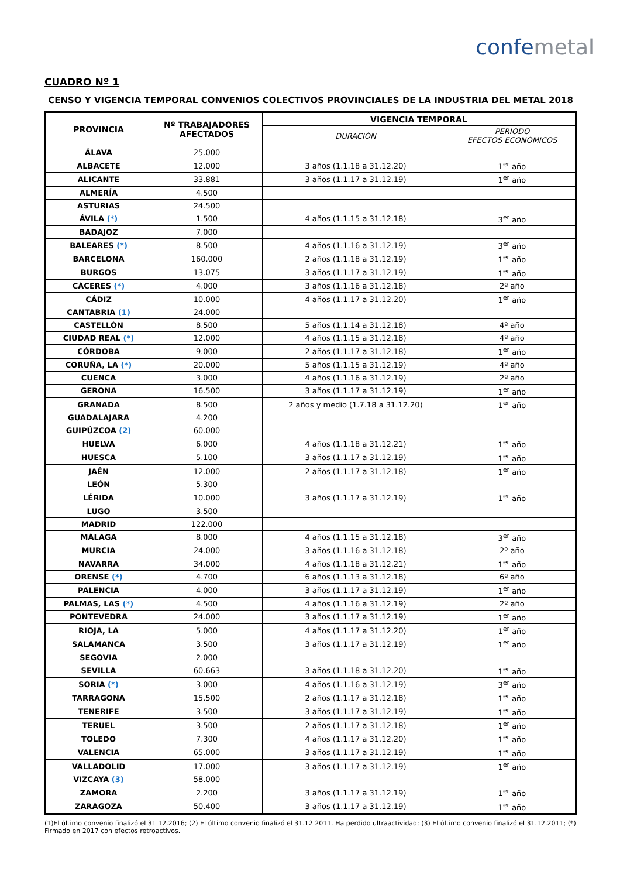confemetal
CUADRO Nº 1
CENSO Y VIGENCIA TEMPORAL CONVENIOS COLECTIVOS PROVINCIALES DE LA INDUSTRIA DEL METAL 2018
| PROVINCIA | Nº TRABAJADORES AFECTADOS | VIGENCIA TEMPORAL | |
| --- | --- | --- | --- |
| | | DURACIÓN | PERIODO EFECTOS ECONÓMICOS |
| ÁLAVA | 25.000 | | |
| ALBACETE | 12.000 | 3 años (1.1.18 a 31.12.20) | 1<sup>er</sup> año |
| ALICANTE | 33.881 | 3 años (1.1.17 a 31.12.19) | 1<sup>er</sup> año |
| ALMERÍA | 4.500 | | |
| ASTURIAS | 24.500 | | |
| ÁVILA (*) | 1.500 | 4 años (1.1.15 a 31.12.18) | 3<sup>er</sup> año |
| BADAJOZ | 7.000 | | |
| BALEARES (*) | 8.500 | 4 años (1.1.16 a 31.12.19) | 3<sup>er</sup> año |
| BARCELONA | 160.000 | 2 años (1.1.18 a 31.12.19) | 1<sup>er</sup> año |
| BURGOS | 13.075 | 3 años (1.1.17 a 31.12.19) | 1<sup>er</sup> año |
| CÁCERES (*) | 4.000 | 3 años (1.1.16 a 31.12.18) | 2º año |
| CÁDIZ | 10.000 | 4 años (1.1.17 a 31.12.20) | 1<sup>er</sup> año |
| CANTABRIA (1) | 24.000 | | |
| CASTELLÓN | 8.500 | 5 años (1.1.14 a 31.12.18) | 4º año |
| CIUDAD REAL (*) | 12.000 | 4 años (1.1.15 a 31.12.18) | 4º año |
| CÓRDOBA | 9.000 | 2 años (1.1.17 a 31.12.18) | 1<sup>er</sup> año |
| CORUÑA, LA (*) | 20.000 | 5 años (1.1.15 a 31.12.19) | 4º año |
| CUENCA | 3.000 | 4 años (1.1.16 a 31.12.19) | 2º año |
| GERONA | 16.500 | 3 años (1.1.17 a 31.12.19) | 1<sup>er</sup> año |
| GRANADA | 8.500 | 2 años y medio (1.7.18 a 31.12.20) | 1<sup>er</sup> año |
| GUADALAJARA | 4.200 | | |
| GUIPÚZCOA (2) | 60.000 | | |
| HUELVA | 6.000 | 4 años (1.1.18 a 31.12.21) | 1<sup>er</sup> año |
| HUESCA | 5.100 | 3 años (1.1.17 a 31.12.19) | 1<sup>er</sup> año |
| JAÉN | 12.000 | 2 años (1.1.17 a 31.12.18) | 1<sup>er</sup> año |
| LEÓN | 5.300 | | |
| LÉRIDA | 10.000 | 3 años (1.1.17 a 31.12.19) | 1<sup>er</sup> año |
| LUGO | 3.500 | | |
| MADRID | 122.000 | | |
| MÁLAGA | 8.000 | 4 años (1.1.15 a 31.12.18) | 3<sup>er</sup> año |
| MURCIA | 24.000 | 3 años (1.1.16 a 31.12.18) | 2º año |
| NAVARRA | 34.000 | 4 años (1.1.18 a 31.12.21) | 1<sup>er</sup> año |
| ORENSE (*) | 4.700 | 6 años (1.1.13 a 31.12.18) | 6º año |
| PALENCIA | 4.000 | 3 años (1.1.17 a 31.12.19) | 1<sup>er</sup> año |
| PALMAS, LAS (*) | 4.500 | 4 años (1.1.16 a 31.12.19) | 2º año |
| PONTEVEDRA | 24.000 | 3 años (1.1.17 a 31.12.19) | 1<sup>er</sup> año |
| RIOJA, LA | 5.000 | 4 años (1.1.17 a 31.12.20) | 1<sup>er</sup> año |
| SALAMANCA | 3.500 | 3 años (1.1.17 a 31.12.19) | 1<sup>er</sup> año |
| SEGOVIA | 2.000 | | |
| SEVILLA | 60.663 | 3 años (1.1.18 a 31.12.20) | 1<sup>er</sup> año |
| SORIA (*) | 3.000 | 4 años (1.1.16 a 31.12.19) | 3<sup>er</sup> año |
| TARRAGONA | 15.500 | 2 años (1.1.17 a 31.12.18) | 1<sup>er</sup> año |
| TENERIFE | 3.500 | 3 años (1.1.17 a 31.12.19) | 1<sup>er</sup> año |
| TERUEL | 3.500 | 2 años (1.1.17 a 31.12.18) | 1<sup>er</sup> año |
| TOLEDO | 7.300 | 4 años (1.1.17 a 31.12.20) | 1<sup>er</sup> año |
| VALENCIA | 65.000 | 3 años (1.1.17 a 31.12.19) | 1<sup>er</sup> año |
| VALLADOLID | 17.000 | 3 años (1.1.17 a 31.12.19) | 1<sup>er</sup> año |
| VIZCAYA (3) | 58.000 | | |
| ZAMORA | 2.200 | 3 años (1.1.17 a 31.12.19) | 1<sup>er</sup> año |
| ZARAGOZA | 50.400 | 3 años (1.1.17 a 31.12.19) | 1<sup>er</sup> año |
(1)El último convenio finalizó el 31.12.2016; (2) El último convenio finalizó el 31.12.2011. Ha perdido ultraactividad; (3) El último convenio finalizó el 31.12.2011; (*) Firmado en 2017 con efectos retroactivos.